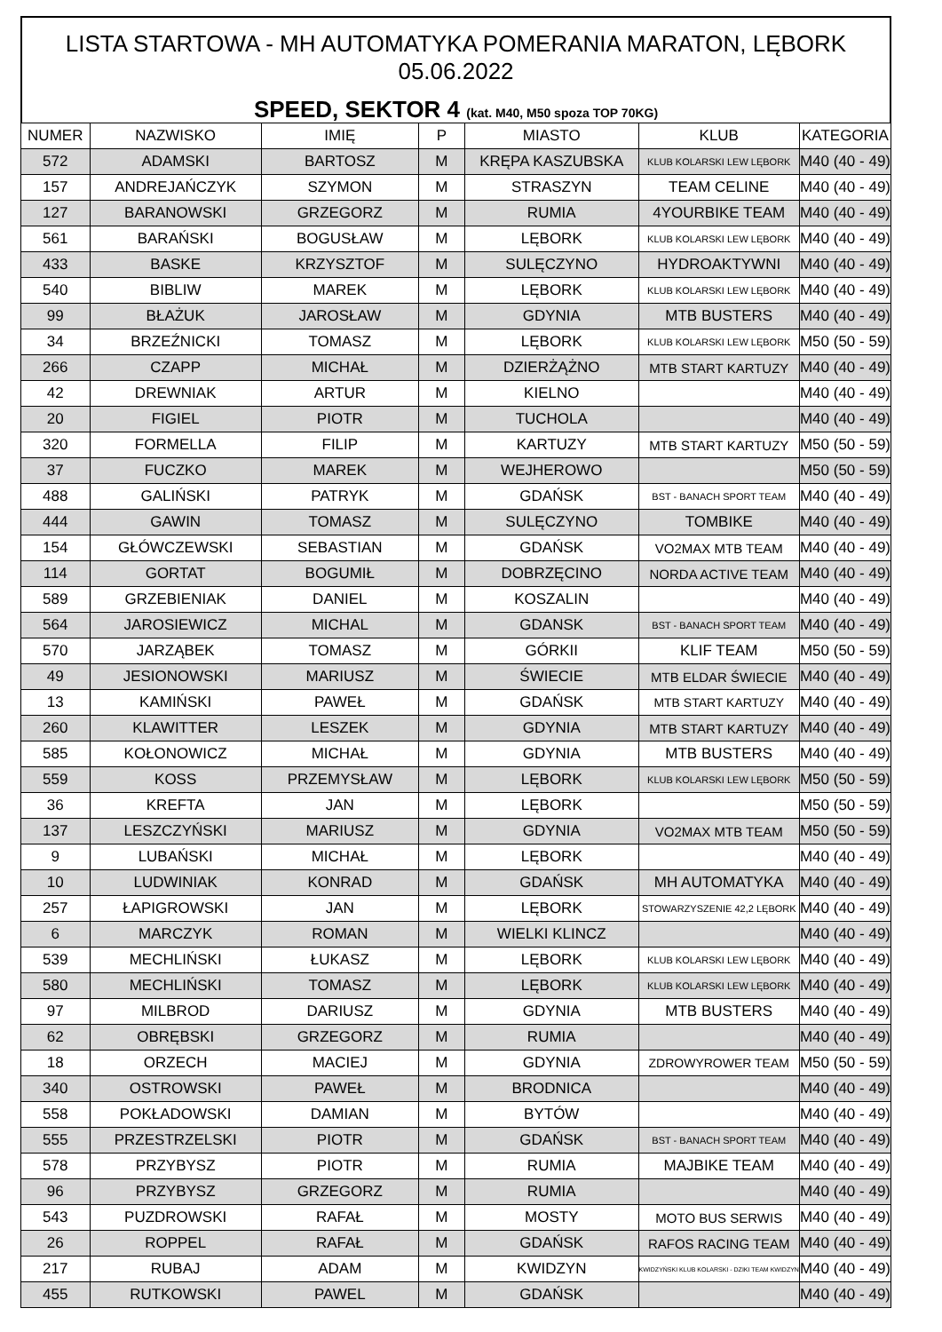LISTA STARTOWA - MH AUTOMATYKA POMERANIA MARATON, LĘBORK 05.06.2022
SPEED, SEKTOR 4 (kat. M40, M50 spoza TOP 70KG)
| NUMER | NAZWISKO | IMIĘ | P | MIASTO | KLUB | KATEGORIA |
| --- | --- | --- | --- | --- | --- | --- |
| 572 | ADAMSKI | BARTOSZ | M | KRĘPA KASZUBSKA | KLUB KOLARSKI LEW LĘBORK | M40 (40 - 49) |
| 157 | ANDREJAŃCZYK | SZYMON | M | STRASZYN | TEAM CELINE | M40 (40 - 49) |
| 127 | BARANOWSKI | GRZEGORZ | M | RUMIA | 4YOURBIKE TEAM | M40 (40 - 49) |
| 561 | BARAŃSKI | BOGUSŁAW | M | LĘBORK | KLUB KOLARSKI LEW LĘBORK | M40 (40 - 49) |
| 433 | BASKE | KRZYSZTOF | M | SULĘCZYNO | HYDROAKTYWNI | M40 (40 - 49) |
| 540 | BIBLIW | MAREK | M | LĘBORK | KLUB KOLARSKI LEW LĘBORK | M40 (40 - 49) |
| 99 | BŁAŻUK | JAROSŁAW | M | GDYNIA | MTB BUSTERS | M40 (40 - 49) |
| 34 | BRZEŹNICKI | TOMASZ | M | LĘBORK | KLUB KOLARSKI LEW LĘBORK | M50 (50 - 59) |
| 266 | CZAPP | MICHAŁ | M | DZIERŻĄŻNO | MTB START KARTUZY | M40 (40 - 49) |
| 42 | DREWNIAK | ARTUR | M | KIELNO | | M40 (40 - 49) |
| 20 | FIGIEL | PIOTR | M | TUCHOLA | | M40 (40 - 49) |
| 320 | FORMELLA | FILIP | M | KARTUZY | MTB START KARTUZY | M50 (50 - 59) |
| 37 | FUCZKO | MAREK | M | WEJHEROWO | | M50 (50 - 59) |
| 488 | GALIŃSKI | PATRYK | M | GDAŃSK | BST - BANACH SPORT TEAM | M40 (40 - 49) |
| 444 | GAWIN | TOMASZ | M | SULĘCZYNO | TOMBIKE | M40 (40 - 49) |
| 154 | GŁÓWCZEWSKI | SEBASTIAN | M | GDAŃSK | VO2MAX MTB TEAM | M40 (40 - 49) |
| 114 | GORTAT | BOGUMIŁ | M | DOBRZĘCINO | NORDA ACTIVE TEAM | M40 (40 - 49) |
| 589 | GRZEBIENIAK | DANIEL | M | KOSZALIN | | M40 (40 - 49) |
| 564 | JAROSIEWICZ | MICHAL | M | GDANSK | BST - BANACH SPORT TEAM | M40 (40 - 49) |
| 570 | JARZĄBEK | TOMASZ | M | GÓRKII | KLIF TEAM | M50 (50 - 59) |
| 49 | JESIONOWSKI | MARIUSZ | M | ŚWIECIE | MTB ELDAR ŚWIECIE | M40 (40 - 49) |
| 13 | KAMIŃSKI | PAWEŁ | M | GDAŃSK | MTB START KARTUZY | M40 (40 - 49) |
| 260 | KLAWITTER | LESZEK | M | GDYNIA | MTB START KARTUZY | M40 (40 - 49) |
| 585 | KOŁONOWICZ | MICHAŁ | M | GDYNIA | MTB BUSTERS | M40 (40 - 49) |
| 559 | KOSS | PRZEMYSŁAW | M | LĘBORK | KLUB KOLARSKI LEW LĘBORK | M50 (50 - 59) |
| 36 | KREFTA | JAN | M | LĘBORK | | M50 (50 - 59) |
| 137 | LESZCZYŃSKI | MARIUSZ | M | GDYNIA | VO2MAX MTB TEAM | M50 (50 - 59) |
| 9 | LUBAŃSKI | MICHAŁ | M | LĘBORK | | M40 (40 - 49) |
| 10 | LUDWINIAK | KONRAD | M | GDAŃSK | MH AUTOMATYKA | M40 (40 - 49) |
| 257 | ŁAPIGROWSKI | JAN | M | LĘBORK | STOWARZYSZENIE 42,2 LĘBORK | M40 (40 - 49) |
| 6 | MARCZYK | ROMAN | M | WIELKI KLINCZ | | M40 (40 - 49) |
| 539 | MECHLIŃSKI | ŁUKASZ | M | LĘBORK | KLUB KOLARSKI LEW LĘBORK | M40 (40 - 49) |
| 580 | MECHLIŃSKI | TOMASZ | M | LĘBORK | KLUB KOLARSKI LEW LĘBORK | M40 (40 - 49) |
| 97 | MILBROD | DARIUSZ | M | GDYNIA | MTB BUSTERS | M40 (40 - 49) |
| 62 | OBRĘBSKI | GRZEGORZ | M | RUMIA | | M40 (40 - 49) |
| 18 | ORZECH | MACIEJ | M | GDYNIA | ZDROWYROWER TEAM | M50 (50 - 59) |
| 340 | OSTROWSKI | PAWEŁ | M | BRODNICA | | M40 (40 - 49) |
| 558 | POKŁADOWSKI | DAMIAN | M | BYTÓW | | M40 (40 - 49) |
| 555 | PRZESTRZELSKI | PIOTR | M | GDAŃSK | BST - BANACH SPORT TEAM | M40 (40 - 49) |
| 578 | PRZYBYSZ | PIOTR | M | RUMIA | MAJBIKE TEAM | M40 (40 - 49) |
| 96 | PRZYBYSZ | GRZEGORZ | M | RUMIA | | M40 (40 - 49) |
| 543 | PUZDROWSKI | RAFAŁ | M | MOSTY | MOTO BUS SERWIS | M40 (40 - 49) |
| 26 | ROPPEL | RAFAŁ | M | GDAŃSK | RAFOS RACING TEAM | M40 (40 - 49) |
| 217 | RUBAJ | ADAM | M | KWIDZYN | KWIDZYŃSKI KLUB KOLARSKI - DZIKI TEAM KWIDZYN | M40 (40 - 49) |
| 455 | RUTKOWSKI | PAWEL | M | GDAŃSK | | M40 (40 - 49) |